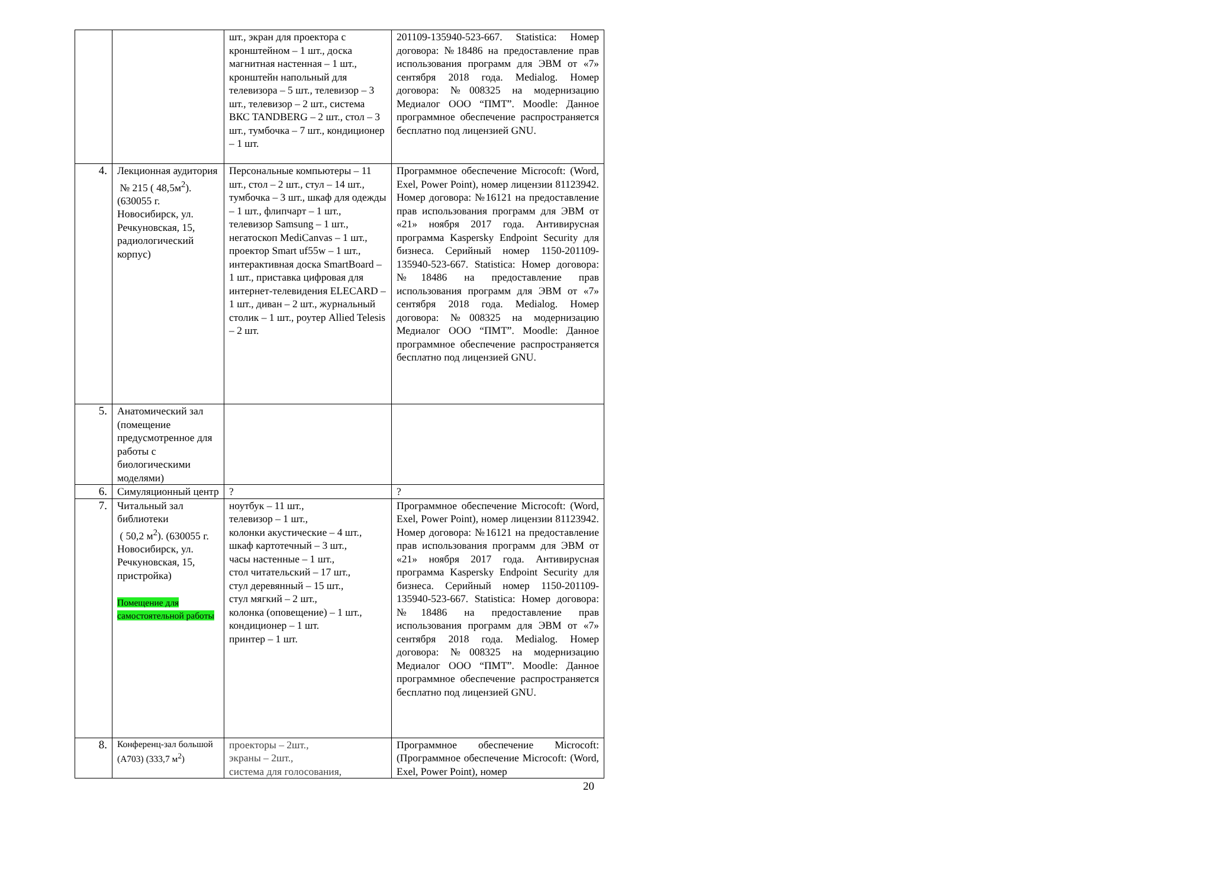| | | шт., экран для проектора с кронштейном – 1 шт., доска магнитная настенная – 1 шт., кронштейн напольный для телевизора – 5 шт., телевизор – 3 шт., телевизор – 2 шт., система ВКС TANDBERG – 2 шт., стол – 3 шт., тумбочка – 7 шт., кондиционер – 1 шт. | 201109-135940-523-667. Statistica: Номер договора: №18486 на предоставление прав использования программ для ЭВМ от «7» сентября 2018 года. Medialog. Номер договора: №008325 на модернизацию Медиалог ООО “ПМТ”. Moodle: Данное программное обеспечение распространяется бесплатно под лицензией GNU. |
| 4. | Лекционная аудитория № 215 ( 48,5м<sup>2</sup>). (630055 г. Новосибирск, ул. Речкуновская, 15, радиологический корпус) | Персональные компьютеры – 11 шт., стол – 2 шт., стул – 14 шт., тумбочка – 3 шт., шкаф для одежды – 1 шт., флипчарт – 1 шт., телевизор Samsung – 1 шт., негатоскоп MediCanvas – 1 шт., проектор Smart uf55w – 1 шт., интерактивная доска SmartBoard – 1 шт., приставка цифровая для интернет-телевидения ELECARD – 1 шт., диван – 2 шт., журнальный столик – 1 шт., роутер Allied Telesis – 2 шт. | Программное обеспечение Microcoft: (Word, Exel, Power Point), номер лицензии 81123942. Номер договора: №16121 на предоставление прав использования программ для ЭВМ от «21» ноября 2017 года. Антивирусная программа Kaspersky Endpoint Security для бизнеса. Серийный номер 1150-201109-135940-523-667. Statistica: Номер договора: №18486 на предоставление прав использования программ для ЭВМ от «7» сентября 2018 года. Medialog. Номер договора: №008325 на модернизацию Медиалог ООО “ПМТ”. Moodle: Данное программное обеспечение распространяется бесплатно под лицензией GNU. |
| 5. | Анатомический зал (помещение предусмотренное для работы с биологическими моделями) | | |
| 6. | Симуляционный центр | ? | ? |
| 7. | Читальный зал библиотеки ( 50,2 м<sup>2</sup>). (630055 г. Новосибирск, ул. Речкуновская, 15, пристройка) Помещение для самостоятельной работы | ноутбук – 11 шт., телевизор – 1 шт., колонки акустические – 4 шт., шкаф картотечный – 3 шт., часы настенные – 1 шт., стол читательский – 17 шт., стул деревянный – 15 шт., стул мягкий – 2 шт., колонка (оповещение) – 1 шт., кондиционер – 1 шт. принтер – 1 шт. | Программное обеспечение Microcoft: (Word, Exel, Power Point), номер лицензии 81123942. Номер договора: №16121 на предоставление прав использования программ для ЭВМ от «21» ноября 2017 года. Антивирусная программа Kaspersky Endpoint Security для бизнеса. Серийный номер 1150-201109-135940-523-667. Statistica: Номер договора: №18486 на предоставление прав использования программ для ЭВМ от «7» сентября 2018 года. Medialog. Номер договора: №008325 на модернизацию Медиалог ООО “ПМТ”. Moodle: Данное программное обеспечение распространяется бесплатно под лицензией GNU. |
| 8. | Конференц-зал большой (А703) (333,7 м<sup>2</sup>) | проекторы – 2шт., экраны – 2шт., система для голосования, | Программное обеспечение Microcoft: (Программное обеспечение Microcoft: (Word, Exel, Power Point), номер |
20